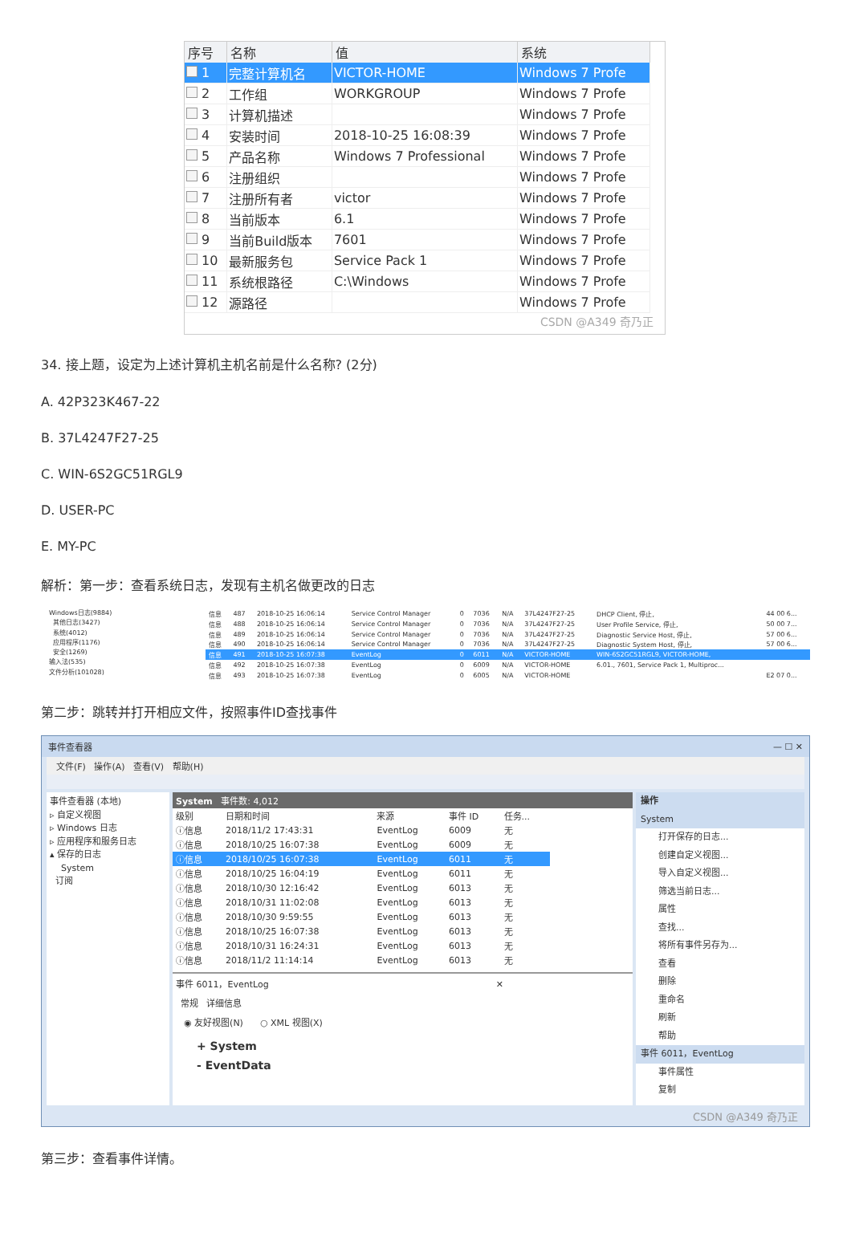| 序号 | 名称 | 值 | 系统 |
| --- | --- | --- | --- |
| 1 | 完整计算机名 | VICTOR-HOME | Windows 7 Profe |
| 2 | 工作组 | WORKGROUP | Windows 7 Profe |
| 3 | 计算机描述 | | Windows 7 Profe |
| 4 | 安装时间 | 2018-10-25 16:08:39 | Windows 7 Profe |
| 5 | 产品名称 | Windows 7 Professional | Windows 7 Profe |
| 6 | 注册组织 | | Windows 7 Profe |
| 7 | 注册所有者 | victor | Windows 7 Profe |
| 8 | 当前版本 | 6.1 | Windows 7 Profe |
| 9 | 当前Build版本 | 7601 | Windows 7 Profe |
| 10 | 最新服务包 | Service Pack 1 | Windows 7 Profe |
| 11 | 系统根路径 | C:\Windows | Windows 7 Profe |
| 12 | 源路径 | | Windows 7 Profe |
CSDN @A349 奇乃正
34. 接上题，设定为上述计算机主机名前是什么名称? (2分)
A. 42P323K467-22
B. 37L4247F27-25
C. WIN-6S2GC51RGL9
D. USER-PC
E. MY-PC
解析：第一步：查看系统日志，发现有主机名做更改的日志
Windows日志(9884)
其他日志(3427)
系统(4012)
应用程序(1176)
安全(1269)
输入法(535)
文件分析(101028)
| 信息 | 487 | 2018-10-25 16:06:14 | Service Control Manager | 0 | 7036 | N/A | 37L4247F27-25 | DHCP Client, 停止, | 44 00 6... |
| 信息 | 488 | 2018-10-25 16:06:14 | Service Control Manager | 0 | 7036 | N/A | 37L4247F27-25 | User Profile Service, 停止, | 50 00 7... |
| 信息 | 489 | 2018-10-25 16:06:14 | Service Control Manager | 0 | 7036 | N/A | 37L4247F27-25 | Diagnostic Service Host, 停止, | 57 00 6... |
| 信息 | 490 | 2018-10-25 16:06:14 | Service Control Manager | 0 | 7036 | N/A | 37L4247F27-25 | Diagnostic System Host, 停止, | 57 00 6... |
| 信息 | 491 | 2018-10-25 16:07:38 | EventLog | 0 | 6011 | N/A | VICTOR-HOME | WIN-6S2GC51RGL9, VICTOR-HOME, | |
| 信息 | 492 | 2018-10-25 16:07:38 | EventLog | 0 | 6009 | N/A | VICTOR-HOME | 6.01., 7601, Service Pack 1, Multiproc... | |
| 信息 | 493 | 2018-10-25 16:07:38 | EventLog | 0 | 6005 | N/A | VICTOR-HOME | | E2 07 0... |
第二步：跳转并打开相应文件，按照事件ID查找事件
事件查看器 — ☐ ✕
文件(F) 操作(A) 查看(V) 帮助(H)
事件查看器 (本地)
▹ 自定义视图
▹ Windows 日志
▹ 应用程序和服务日志
▴ 保存的日志
System
订阅
System 事件数: 4,012
| 级别 | 日期和时间 | 来源 | 事件 ID | 任务... |
| --- | --- | --- | --- | --- |
| ⓘ信息 | 2018/11/2 17:43:31 | EventLog | 6009 | 无 |
| ⓘ信息 | 2018/10/25 16:07:38 | EventLog | 6009 | 无 |
| ⓘ信息 | 2018/10/25 16:07:38 | EventLog | 6011 | 无 |
| ⓘ信息 | 2018/10/25 16:04:19 | EventLog | 6011 | 无 |
| ⓘ信息 | 2018/10/30 12:16:42 | EventLog | 6013 | 无 |
| ⓘ信息 | 2018/10/31 11:02:08 | EventLog | 6013 | 无 |
| ⓘ信息 | 2018/10/30 9:59:55 | EventLog | 6013 | 无 |
| ⓘ信息 | 2018/10/25 16:07:38 | EventLog | 6013 | 无 |
| ⓘ信息 | 2018/10/31 16:24:31 | EventLog | 6013 | 无 |
| ⓘ信息 | 2018/11/2 11:14:14 | EventLog | 6013 | 无 |
事件 6011，EventLog ✕
常规 详细信息
◉ 友好视图(N) ○ XML 视图(X)
+ System
- EventData
操作
System
打开保存的日志...
创建自定义视图...
导入自定义视图...
筛选当前日志...
属性
查找...
将所有事件另存为...
查看
删除
重命名
刷新
帮助
事件 6011，EventLog
事件属性
复制
CSDN @A349 奇乃正
第三步：查看事件详情。